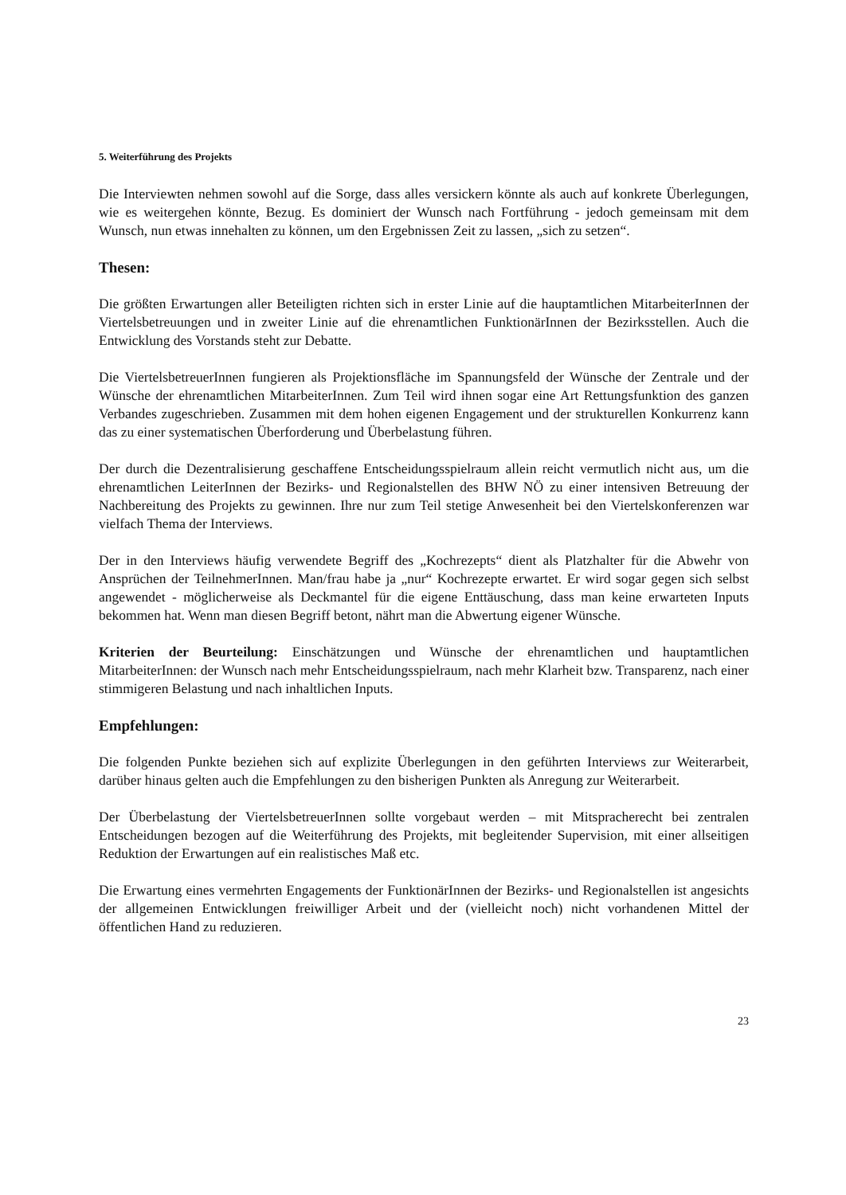5. Weiterführung des Projekts
Die Interviewten nehmen sowohl auf die Sorge, dass alles versickern könnte als auch auf konkrete Überlegungen, wie es weitergehen könnte, Bezug. Es dominiert der Wunsch nach Fortführung - jedoch gemeinsam mit dem Wunsch, nun etwas innehalten zu können, um den Ergebnissen Zeit zu lassen, „sich zu setzen“.
Thesen:
Die größten Erwartungen aller Beteiligten richten sich in erster Linie auf die hauptamtlichen MitarbeiterInnen der Viertelsbetreuungen und in zweiter Linie auf die ehrenamtlichen FunktionärInnen der Bezirksstellen. Auch die Entwicklung des Vorstands steht zur Debatte.
Die ViertelsbetreuerInnen fungieren als Projektionsfläche im Spannungsfeld der Wünsche der Zentrale und der Wünsche der ehrenamtlichen MitarbeiterInnen. Zum Teil wird ihnen sogar eine Art Rettungsfunktion des ganzen Verbandes zugeschrieben. Zusammen mit dem hohen eigenen Engagement und der strukturellen Konkurrenz kann das zu einer systematischen Überforderung und Überbelastung führen.
Der durch die Dezentralisierung geschaffene Entscheidungsspielraum allein reicht vermutlich nicht aus, um die ehrenamtlichen LeiterInnen der Bezirks- und Regionalstellen des BHW NÖ zu einer intensiven Betreuung der Nachbereitung des Projekts zu gewinnen. Ihre nur zum Teil stetige Anwesenheit bei den Viertelskonferenzen war vielfach Thema der Interviews.
Der in den Interviews häufig verwendete Begriff des „Kochrezepts“ dient als Platzhalter für die Abwehr von Ansprüchen der TeilnehmerInnen. Man/frau habe ja „nur“ Kochrezepte erwartet. Er wird sogar gegen sich selbst angewendet - möglicherweise als Deckmantel für die eigene Enttäuschung, dass man keine erwarteten Inputs bekommen hat. Wenn man diesen Begriff betont, nährt man die Abwertung eigener Wünsche.
Kriterien der Beurteilung: Einschätzungen und Wünsche der ehrenamtlichen und hauptamtlichen MitarbeiterInnen: der Wunsch nach mehr Entscheidungsspielraum, nach mehr Klarheit bzw. Transparenz, nach einer stimmigeren Belastung und nach inhaltlichen Inputs.
Empfehlungen:
Die folgenden Punkte beziehen sich auf explizite Überlegungen in den geführten Interviews zur Weiterarbeit, darüber hinaus gelten auch die Empfehlungen zu den bisherigen Punkten als Anregung zur Weiterarbeit.
Der Überbelastung der ViertelsbetreuerInnen sollte vorgebaut werden – mit Mitspracherecht bei zentralen Entscheidungen bezogen auf die Weiterführung des Projekts, mit begleitender Supervision, mit einer allseitigen Reduktion der Erwartungen auf ein realistisches Maß etc.
Die Erwartung eines vermehrten Engagements der FunktionärInnen der Bezirks- und Regionalstellen ist angesichts der allgemeinen Entwicklungen freiwilliger Arbeit und der (vielleicht noch) nicht vorhandenen Mittel der öffentlichen Hand zu reduzieren.
23